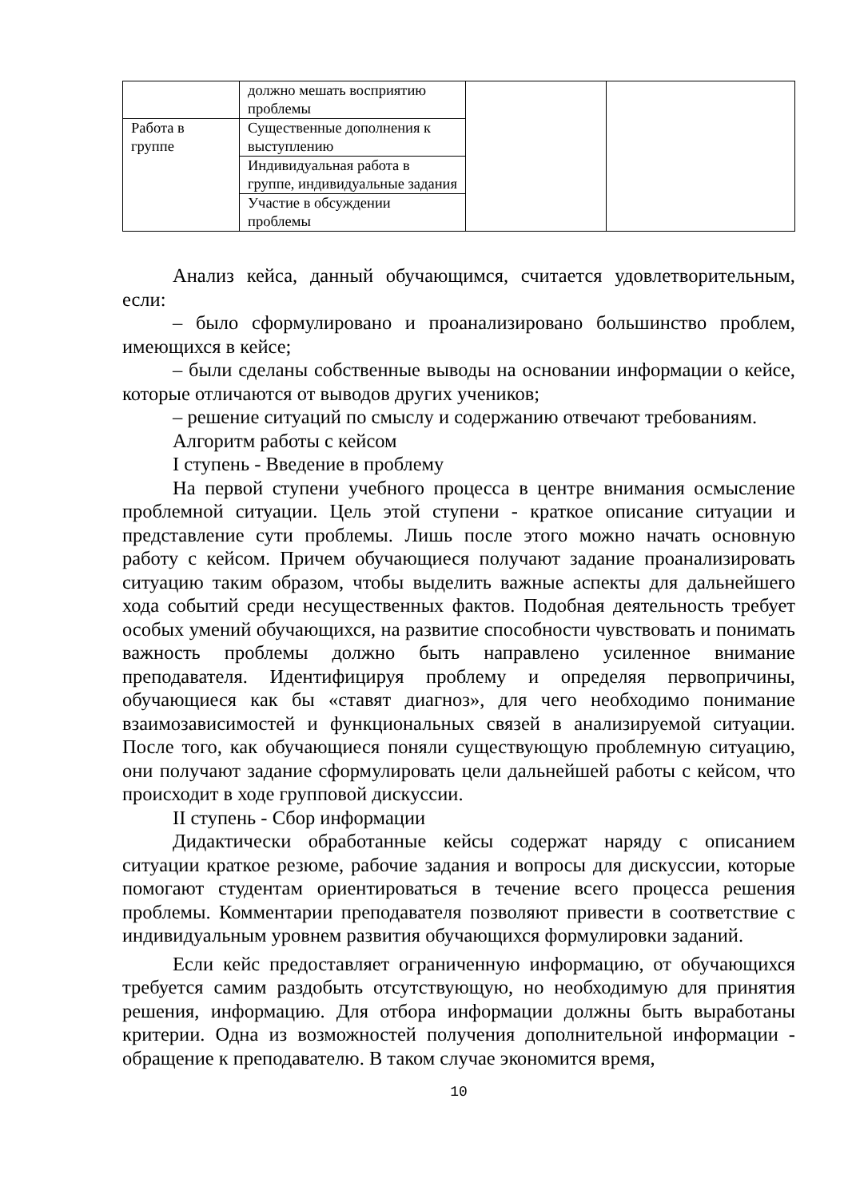| | должно мешать восприятию проблемы | | |
| Работа в группе | Существенные дополнения к выступлению | | |
| | Индивидуальная работа в группе, индивидуальные задания | | |
| | Участие в обсуждении проблемы | | |
Анализ кейса, данный обучающимся, считается удовлетворительным, если:
– было сформулировано и проанализировано большинство проблем, имеющихся в кейсе;
– были сделаны собственные выводы на основании информации о кейсе, которые отличаются от выводов других учеников;
– решение ситуаций по смыслу и содержанию отвечают требованиям.
Алгоритм работы с кейсом
I ступень - Введение в проблему
На первой ступени учебного процесса в центре внимания осмысление проблемной ситуации. Цель этой ступени - краткое описание ситуации и представление сути проблемы. Лишь после этого можно начать основную работу с кейсом. Причем обучающиеся получают задание проанализировать ситуацию таким образом, чтобы выделить важные аспекты для дальнейшего хода событий среди несущественных фактов. Подобная деятельность требует особых умений обучающихся, на развитие способности чувствовать и понимать важность проблемы должно быть направлено усиленное внимание преподавателя. Идентифицируя проблему и определяя первопричины, обучающиеся как бы «ставят диагноз», для чего необходимо понимание взаимозависимостей и функциональных связей в анализируемой ситуации. После того, как обучающиеся поняли существующую проблемную ситуацию, они получают задание сформулировать цели дальнейшей работы с кейсом, что происходит в ходе групповой дискуссии.
II ступень - Сбор информации
Дидактически обработанные кейсы содержат наряду с описанием ситуации краткое резюме, рабочие задания и вопросы для дискуссии, которые помогают студентам ориентироваться в течение всего процесса решения проблемы. Комментарии преподавателя позволяют привести в соответствие с индивидуальным уровнем развития обучающихся формулировки заданий.
Если кейс предоставляет ограниченную информацию, от обучающихся требуется самим раздобыть отсутствующую, но необходимую для принятия решения, информацию. Для отбора информации должны быть выработаны критерии. Одна из возможностей получения дополнительной информации - обращение к преподавателю. В таком случае экономится время,
10